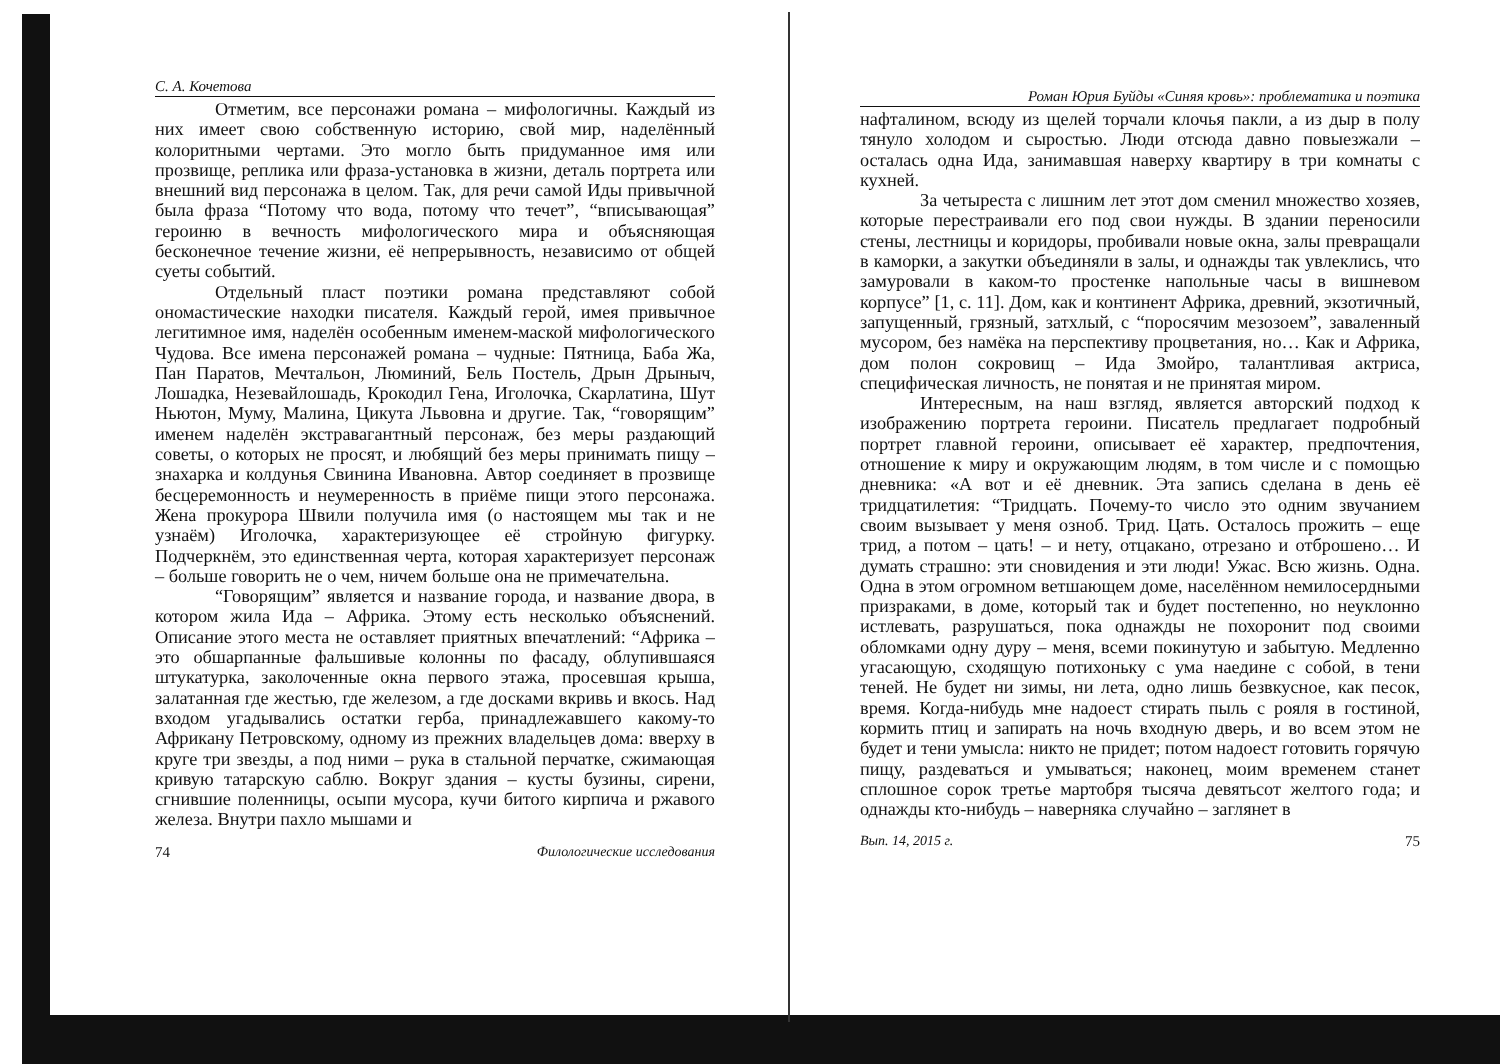С. А. Кочетова
Отметим, все персонажи романа – мифологичны. Каждый из них имеет свою собственную историю, свой мир, наделённый колоритными чертами. Это могло быть придуманное имя или прозвище, реплика или фраза-установка в жизни, деталь портрета или внешний вид персонажа в целом. Так, для речи самой Иды привычной была фраза “Потому что вода, потому что течет”, “вписывающая” героиню в вечность мифологического мира и объясняющая бесконечное течение жизни, её непрерывность, независимо от общей суеты событий.
Отдельный пласт поэтики романа представляют собой ономастические находки писателя. Каждый герой, имея привычное легитимное имя, наделён особенным именем-маской мифологического Чудова. Все имена персонажей романа – чудные: Пятница, Баба Жа, Пан Паратов, Мечтальон, Люминий, Бель Постель, Дрын Дрыныч, Лошадка, Незевайлошадь, Крокодил Гена, Иголочка, Скарлатина, Шут Ньютон, Муму, Малина, Цикута Львовна и другие. Так, “говорящим” именем наделён экстравагантный персонаж, без меры раздающий советы, о которых не просят, и любящий без меры принимать пищу – знахарка и колдунья Свинина Ивановна. Автор соединяет в прозвище бесцеремонность и неумеренность в приёме пищи этого персонажа. Жена прокурора Швили получила имя (о настоящем мы так и не узнаём) Иголочка, характеризующее её стройную фигурку. Подчеркнём, это единственная черта, которая характеризует персонаж – больше говорить не о чем, ничем больше она не примечательна.
“Говорящим” является и название города, и название двора, в котором жила Ида – Африка. Этому есть несколько объяснений. Описание этого места не оставляет приятных впечатлений: “Африка – это обшарпанные фальшивые колонны по фасаду, облупившаяся штукатурка, заколоченные окна первого этажа, просевшая крыша, залатанная где жестью, где железом, а где досками вкривь и вкось. Над входом угадывались остатки герба, принадлежавшего какому-то Африкану Петровскому, одному из прежних владельцев дома: вверху в круге три звезды, а под ними – рука в стальной перчатке, сжимающая кривую татарскую саблю. Вокруг здания – кусты бузины, сирени, сгнившие поленницы, осыпи мусора, кучи битого кирпича и ржавого железа. Внутри пахло мышами и
74 Филологические исследования
Роман Юрия Буйды «Синяя кровь»: проблематика и поэтика
нафталином, всюду из щелей торчали клочья пакли, а из дыр в полу тянуло холодом и сыростью. Люди отсюда давно повыезжали – осталась одна Ида, занимавшая наверху квартиру в три комнаты с кухней.
За четыреста с лишним лет этот дом сменил множество хозяев, которые перестраивали его под свои нужды. В здании переносили стены, лестницы и коридоры, пробивали новые окна, залы превращали в каморки, а закутки объединяли в залы, и однажды так увлеклись, что замуровали в каком-то простенке напольные часы в вишневом корпусе” [1, с. 11]. Дом, как и континент Африка, древний, экзотичный, запущенный, грязный, затхлый, с “поросячим мезозоем”, заваленный мусором, без намёка на перспективу процветания, но… Как и Африка, дом полон сокровищ – Ида Змойро, талантливая актриса, специфическая личность, не понятая и не принятая миром.
Интересным, на наш взгляд, является авторский подход к изображению портрета героини. Писатель предлагает подробный портрет главной героини, описывает её характер, предпочтения, отношение к миру и окружающим людям, в том числе и с помощью дневника: «А вот и её дневник. Эта запись сделана в день её тридцатилетия: “Тридцать. Почему-то число это одним звучанием своим вызывает у меня озноб. Трид. Цать. Осталось прожить – еще трид, а потом – цать! – и нету, отцакано, отрезано и отброшено… И думать страшно: эти сновидения и эти люди! Ужас. Всю жизнь. Одна. Одна в этом огромном ветшающем доме, населённом немилосердными призраками, в доме, который так и будет постепенно, но неуклонно истлевать, разрушаться, пока однажды не похоронит под своими обломками одну дуру – меня, всеми покинутую и забытую. Медленно угасающую, сходящую потихоньку с ума наедине с собой, в тени теней. Не будет ни зимы, ни лета, одно лишь безвкусное, как песок, время. Когда-нибудь мне надоест стирать пыль с рояля в гостиной, кормить птиц и запирать на ночь входную дверь, и во всем этом не будет и тени умысла: никто не придет; потом надоест готовить горячую пищу, раздеваться и умываться; наконец, моим временем станет сплошное сорок третье мартобря тысяча девятьсот желтого года; и однажды кто-нибудь – наверняка случайно – заглянет в
Вып. 14, 2015 г. 75